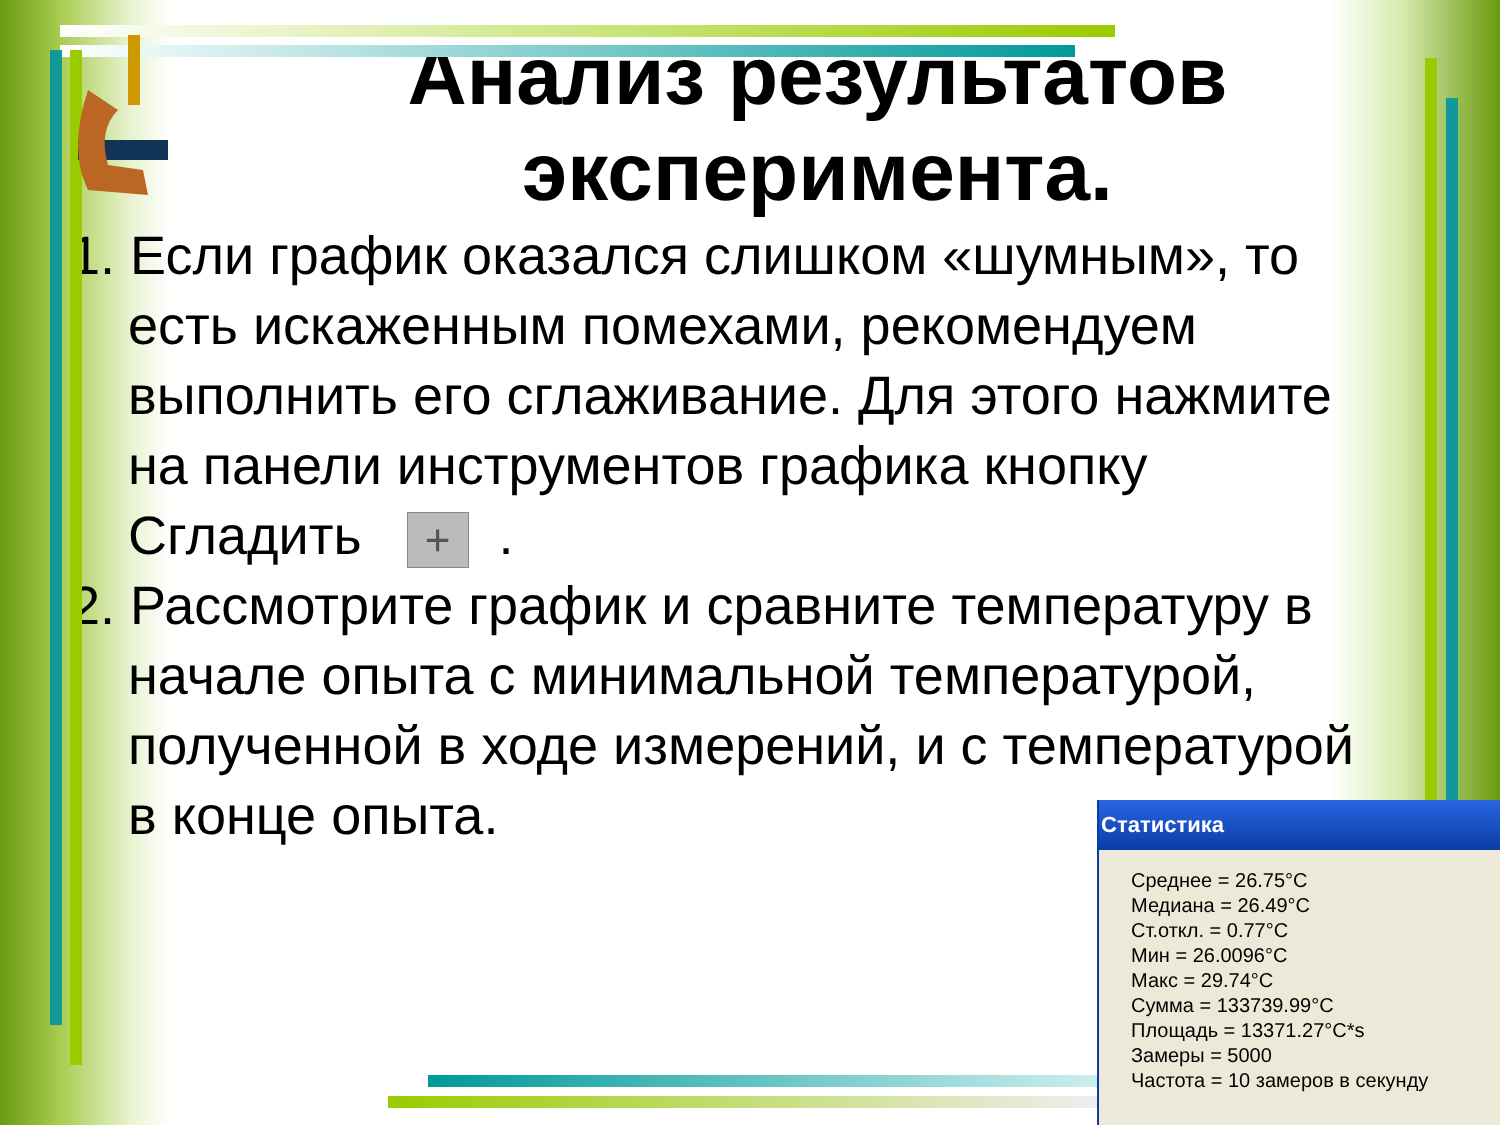Анализ результатов эксперимента.
1. Если график оказался слишком «шумным», то есть искаженным помехами, рекомендуем выполнить его сглаживание. Для этого нажмите на панели инструментов графика кнопку Сгладить +.
2. Рассмотрите график и сравните температуру в начале опыта с минимальной температурой, полученной в ходе измерений, и с температурой в конце опыта.
Статистика
Среднее = 26.75°C
Медиана = 26.49°C
Ст.откл. = 0.77°C
Мин = 26.0096°C
Макс = 29.74°C
Сумма = 133739.99°C
Площадь = 13371.27°C*s
Замеры = 5000
Частота = 10 замеров в секунду